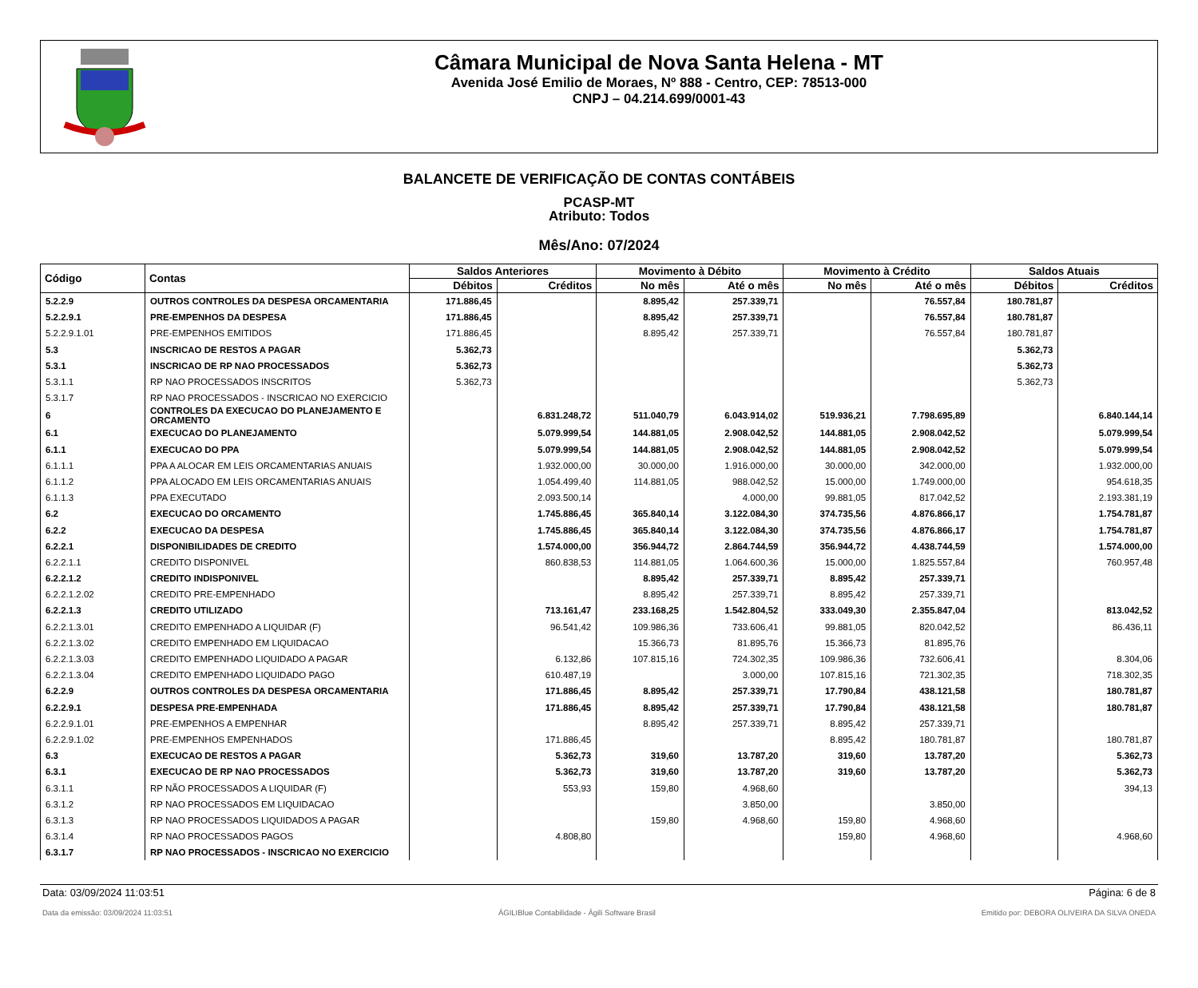Câmara Municipal de Nova Santa Helena - MT
Avenida José Emilio de Moraes, Nº 888 - Centro, CEP: 78513-000
CNPJ – 04.214.699/0001-43
BALANCETE DE VERIFICAÇÃO DE CONTAS CONTÁBEIS
PCASP-MT
Atributo: Todos
Mês/Ano: 07/2024
| Código | Contas | Saldos Anteriores | | Movimento à Débito | | Movimento à Crédito | | Saldos Atuais | |
| --- | --- | --- | --- | --- | --- | --- | --- | --- | --- |
| | | Débitos | Créditos | No mês | Até o mês | No mês | Até o mês | Débitos | Créditos |
| 5.2.2.9 | OUTROS CONTROLES DA DESPESA ORCAMENTARIA | 171.886,45 | | 8.895,42 | 257.339,71 | | 76.557,84 | 180.781,87 | |
| 5.2.2.9.1 | PRE-EMPENHOS DA DESPESA | 171.886,45 | | 8.895,42 | 257.339,71 | | 76.557,84 | 180.781,87 | |
| 5.2.2.9.1.01 | PRE-EMPENHOS EMITIDOS | 171.886,45 | | 8.895,42 | 257.339,71 | | 76.557,84 | 180.781,87 | |
| 5.3 | INSCRICAO DE RESTOS A PAGAR | 5.362,73 | | | | | | 5.362,73 | |
| 5.3.1 | INSCRICAO DE RP NAO PROCESSADOS | 5.362,73 | | | | | | 5.362,73 | |
| 5.3.1.1 | RP NAO PROCESSADOS INSCRITOS | 5.362,73 | | | | | | 5.362,73 | |
| 5.3.1.7 | RP NAO PROCESSADOS - INSCRICAO NO EXERCICIO | | | | | | | | |
| 6 | CONTROLES DA EXECUCAO DO PLANEJAMENTO E ORCAMENTO | | 6.831.248,72 | 511.040,79 | 6.043.914,02 | 519.936,21 | 7.798.695,89 | | 6.840.144,14 |
| 6.1 | EXECUCAO DO PLANEJAMENTO | | 5.079.999,54 | 144.881,05 | 2.908.042,52 | 144.881,05 | 2.908.042,52 | | 5.079.999,54 |
| 6.1.1 | EXECUCAO DO PPA | | 5.079.999,54 | 144.881,05 | 2.908.042,52 | 144.881,05 | 2.908.042,52 | | 5.079.999,54 |
| 6.1.1.1 | PPA A ALOCAR EM LEIS ORCAMENTARIAS ANUAIS | | 1.932.000,00 | 30.000,00 | 1.916.000,00 | 30.000,00 | 342.000,00 | | 1.932.000,00 |
| 6.1.1.2 | PPA ALOCADO EM LEIS ORCAMENTARIAS ANUAIS | | 1.054.499,40 | 114.881,05 | 988.042,52 | 15.000,00 | 1.749.000,00 | | 954.618,35 |
| 6.1.1.3 | PPA EXECUTADO | | 2.093.500,14 | | 4.000,00 | 99.881,05 | 817.042,52 | | 2.193.381,19 |
| 6.2 | EXECUCAO DO ORCAMENTO | | 1.745.886,45 | 365.840,14 | 3.122.084,30 | 374.735,56 | 4.876.866,17 | | 1.754.781,87 |
| 6.2.2 | EXECUCAO DA DESPESA | | 1.745.886,45 | 365.840,14 | 3.122.084,30 | 374.735,56 | 4.876.866,17 | | 1.754.781,87 |
| 6.2.2.1 | DISPONIBILIDADES DE CREDITO | | 1.574.000,00 | 356.944,72 | 2.864.744,59 | 356.944,72 | 4.438.744,59 | | 1.574.000,00 |
| 6.2.2.1.1 | CREDITO DISPONIVEL | | 860.838,53 | 114.881,05 | 1.064.600,36 | 15.000,00 | 1.825.557,84 | | 760.957,48 |
| 6.2.2.1.2 | CREDITO INDISPONIVEL | | | 8.895,42 | 257.339,71 | 8.895,42 | 257.339,71 | | |
| 6.2.2.1.2.02 | CREDITO PRE-EMPENHADO | | | 8.895,42 | 257.339,71 | 8.895,42 | 257.339,71 | | |
| 6.2.2.1.3 | CREDITO UTILIZADO | | 713.161,47 | 233.168,25 | 1.542.804,52 | 333.049,30 | 2.355.847,04 | | 813.042,52 |
| 6.2.2.1.3.01 | CREDITO EMPENHADO A LIQUIDAR (F) | | 96.541,42 | 109.986,36 | 733.606,41 | 99.881,05 | 820.042,52 | | 86.436,11 |
| 6.2.2.1.3.02 | CREDITO EMPENHADO EM LIQUIDACAO | | | 15.366,73 | 81.895,76 | 15.366,73 | 81.895,76 | | |
| 6.2.2.1.3.03 | CREDITO EMPENHADO LIQUIDADO A PAGAR | | 6.132,86 | 107.815,16 | 724.302,35 | 109.986,36 | 732.606,41 | | 8.304,06 |
| 6.2.2.1.3.04 | CREDITO EMPENHADO LIQUIDADO PAGO | | 610.487,19 | | 3.000,00 | 107.815,16 | 721.302,35 | | 718.302,35 |
| 6.2.2.9 | OUTROS CONTROLES DA DESPESA ORCAMENTARIA | | 171.886,45 | 8.895,42 | 257.339,71 | 17.790,84 | 438.121,58 | | 180.781,87 |
| 6.2.2.9.1 | DESPESA PRE-EMPENHADA | | 171.886,45 | 8.895,42 | 257.339,71 | 17.790,84 | 438.121,58 | | 180.781,87 |
| 6.2.2.9.1.01 | PRE-EMPENHOS A EMPENHAR | | | 8.895,42 | 257.339,71 | 8.895,42 | 257.339,71 | | |
| 6.2.2.9.1.02 | PRE-EMPENHOS EMPENHADOS | | 171.886,45 | | | 8.895,42 | 180.781,87 | | 180.781,87 |
| 6.3 | EXECUCAO DE RESTOS A PAGAR | | 5.362,73 | 319,60 | 13.787,20 | 319,60 | 13.787,20 | | 5.362,73 |
| 6.3.1 | EXECUCAO DE RP NAO PROCESSADOS | | 5.362,73 | 319,60 | 13.787,20 | 319,60 | 13.787,20 | | 5.362,73 |
| 6.3.1.1 | RP NÃO PROCESSADOS A LIQUIDAR (F) | | 553,93 | 159,80 | 4.968,60 | | | | 394,13 |
| 6.3.1.2 | RP NAO PROCESSADOS EM LIQUIDACAO | | | | 3.850,00 | | 3.850,00 | | |
| 6.3.1.3 | RP NAO PROCESSADOS LIQUIDADOS A PAGAR | | | 159,80 | 4.968,60 | 159,80 | 4.968,60 | | |
| 6.3.1.4 | RP NAO PROCESSADOS PAGOS | | 4.808,80 | | | 159,80 | 4.968,60 | | 4.968,60 |
| 6.3.1.7 | RP NAO PROCESSADOS - INSCRICAO NO EXERCICIO | | | | | | | | |
Data: 03/09/2024 11:03:51 Página: 6 de 8
Data da emissão: 03/09/2024 11:03:51 ÁGILIBlue Contabilidade - Ágili Software Brasil Emitido por: DEBORA OLIVEIRA DA SILVA ONEDA